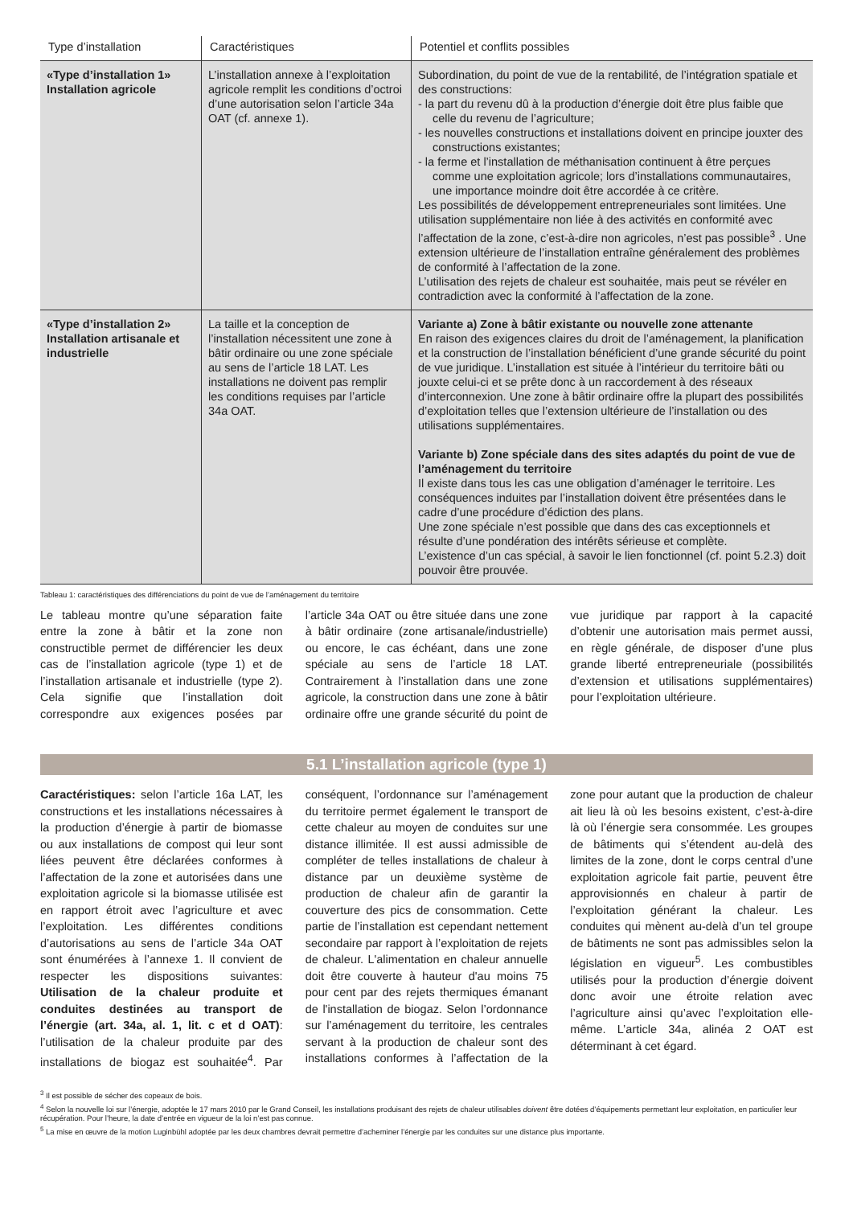| Type d’installation | Caractéristiques | Potentiel et conflits possibles |
| --- | --- | --- |
| «Type d’installation 1» Installation agricole | L’installation annexe à l’exploitation agricole remplit les conditions d’octroi d’une autorisation selon l’article 34a OAT (cf. annexe 1). | Subordination, du point de vue de la rentabilité, de l’intégration spatiale et des constructions: - la part du revenu dû à la production d’énergie doit être plus faible que celle du revenu de l’agriculture; - les nouvelles constructions et installations doivent en principe jouxter des constructions existantes; - la ferme et l’installation de méthanisation continuent à être perçues comme une exploitation agricole; lors d’installations communautaires, une importance moindre doit être accordée à ce critère. Les possibilités de développement entrepreneuriales sont limitées. Une utilisation supplémentaire non liée à des activités en conformité avec l’affectation de la zone, c’est-à-dire non agricoles, n’est pas possible<sup>3</sup> . Une extension ultérieure de l’installation entraîne généralement des problèmes de conformité à l’affectation de la zone. L’utilisation des rejets de chaleur est souhaitée, mais peut se révéler en contradiction avec la conformité à l’affectation de la zone. |
| «Type d’installation 2» Installation artisanale et industrielle | La taille et la conception de l’installation nécessitent une zone à bâtir ordinaire ou une zone spéciale au sens de l’article 18 LAT. Les installations ne doivent pas remplir les conditions requises par l’article 34a OAT. | Variante a) Zone à bâtir existante ou nouvelle zone attenante En raison des exigences claires du droit de l’aménagement, la planification et la construction de l’installation bénéficient d’une grande sécurité du point de vue juridique. L’installation est située à l’intérieur du territoire bâti ou jouxte celui-ci et se prête donc à un raccordement à des réseaux d’interconnexion. Une zone à bâtir ordinaire offre la plupart des possibilités d’exploitation telles que l’extension ultérieure de l’installation ou des utilisations supplémentaires. Variante b) Zone spéciale dans des sites adaptés du point de vue de l’aménagement du territoire Il existe dans tous les cas une obligation d’aménager le territoire. Les conséquences induites par l’installation doivent être présentées dans le cadre d’une procédure d’édiction des plans. Une zone spéciale n’est possible que dans des cas exceptionnels et résulte d’une pondération des intérêts sérieuse et complète. L’existence d’un cas spécial, à savoir le lien fonctionnel (cf. point 5.2.3) doit pouvoir être prouvée. |
Tableau 1: caractéristiques des différenciations du point de vue de l’aménagement du territoire
Le tableau montre qu’une séparation faite entre la zone à bâtir et la zone non constructible permet de différencier les deux cas de l’installation agricole (type 1) et de l’installation artisanale et industrielle (type 2). Cela signifie que l’installation doit correspondre aux exigences posées par l’article 34a OAT ou être située dans une zone à bâtir ordinaire (zone artisanale/industrielle) ou encore, le cas échéant, dans une zone spéciale au sens de l’article 18 LAT. Contrairement à l’installation dans une zone agricole, la construction dans une zone à bâtir ordinaire offre une grande sécurité du point de vue juridique par rapport à la capacité d’obtenir une autorisation mais permet aussi, en règle générale, de disposer d’une plus grande liberté entrepreneuriale (possibilités d’extension et utilisations supplémentaires) pour l’exploitation ultérieure.
5.1 L’installation agricole (type 1)
Caractéristiques: selon l’article 16a LAT, les constructions et les installations nécessaires à la production d’énergie à partir de biomasse ou aux installations de compost qui leur sont liées peuvent être déclarées conformes à l’affectation de la zone et autorisées dans une exploitation agricole si la biomasse utilisée est en rapport étroit avec l’agriculture et avec l’exploitation. Les différentes conditions d’autorisations au sens de l’article 34a OAT sont énumérées à l’annexe 1. Il convient de respecter les dispositions suivantes: Utilisation de la chaleur produite et conduites destinées au transport de l’énergie (art. 34a, al. 1, lit. c et d OAT): l’utilisation de la chaleur produite par des installations de biogaz est souhaitée<sup>4</sup>. Par conséquent, l’ordonnance sur l’aménagement du territoire permet également le transport de cette chaleur au moyen de conduites sur une distance illimitée. Il est aussi admissible de compléter de telles installations de chaleur à distance par un deuxième système de production de chaleur afin de garantir la couverture des pics de consommation. Cette partie de l’installation est cependant nettement secondaire par rapport à l’exploitation de rejets de chaleur. L'alimentation en chaleur annuelle doit être couverte à hauteur d'au moins 75 pour cent par des rejets thermiques émanant de l'installation de biogaz. Selon l’ordonnance sur l’aménagement du territoire, les centrales servant à la production de chaleur sont des installations conformes à l’affectation de la zone pour autant que la production de chaleur ait lieu là où les besoins existent, c’est-à-dire là où l’énergie sera consommée. Les groupes de bâtiments qui s’étendent au-delà des limites de la zone, dont le corps central d’une exploitation agricole fait partie, peuvent être approvisionnés en chaleur à partir de l’exploitation générant la chaleur. Les conduites qui mènent au-delà d’un tel groupe de bâtiments ne sont pas admissibles selon la législation en vigueur<sup>5</sup>. Les combustibles utilisés pour la production d’énergie doivent donc avoir une étroite relation avec l’agriculture ainsi qu’avec l’exploitation elle-même. L’article 34a, alinéa 2 OAT est déterminant à cet égard.
<sup>3</sup> Il est possible de sécher des copeaux de bois.
<sup>4</sup> Selon la nouvelle loi sur l’énergie, adoptée le 17 mars 2010 par le Grand Conseil, les installations produisant des rejets de chaleur utilisables doivent être dotées d’équipements permettant leur exploitation, en particulier leur récupération. Pour l’heure, la date d’entrée en vigueur de la loi n’est pas connue.
<sup>5</sup> La mise en œuvre de la motion Luginbühl adoptée par les deux chambres devrait permettre d’acheminer l’énergie par les conduites sur une distance plus importante.